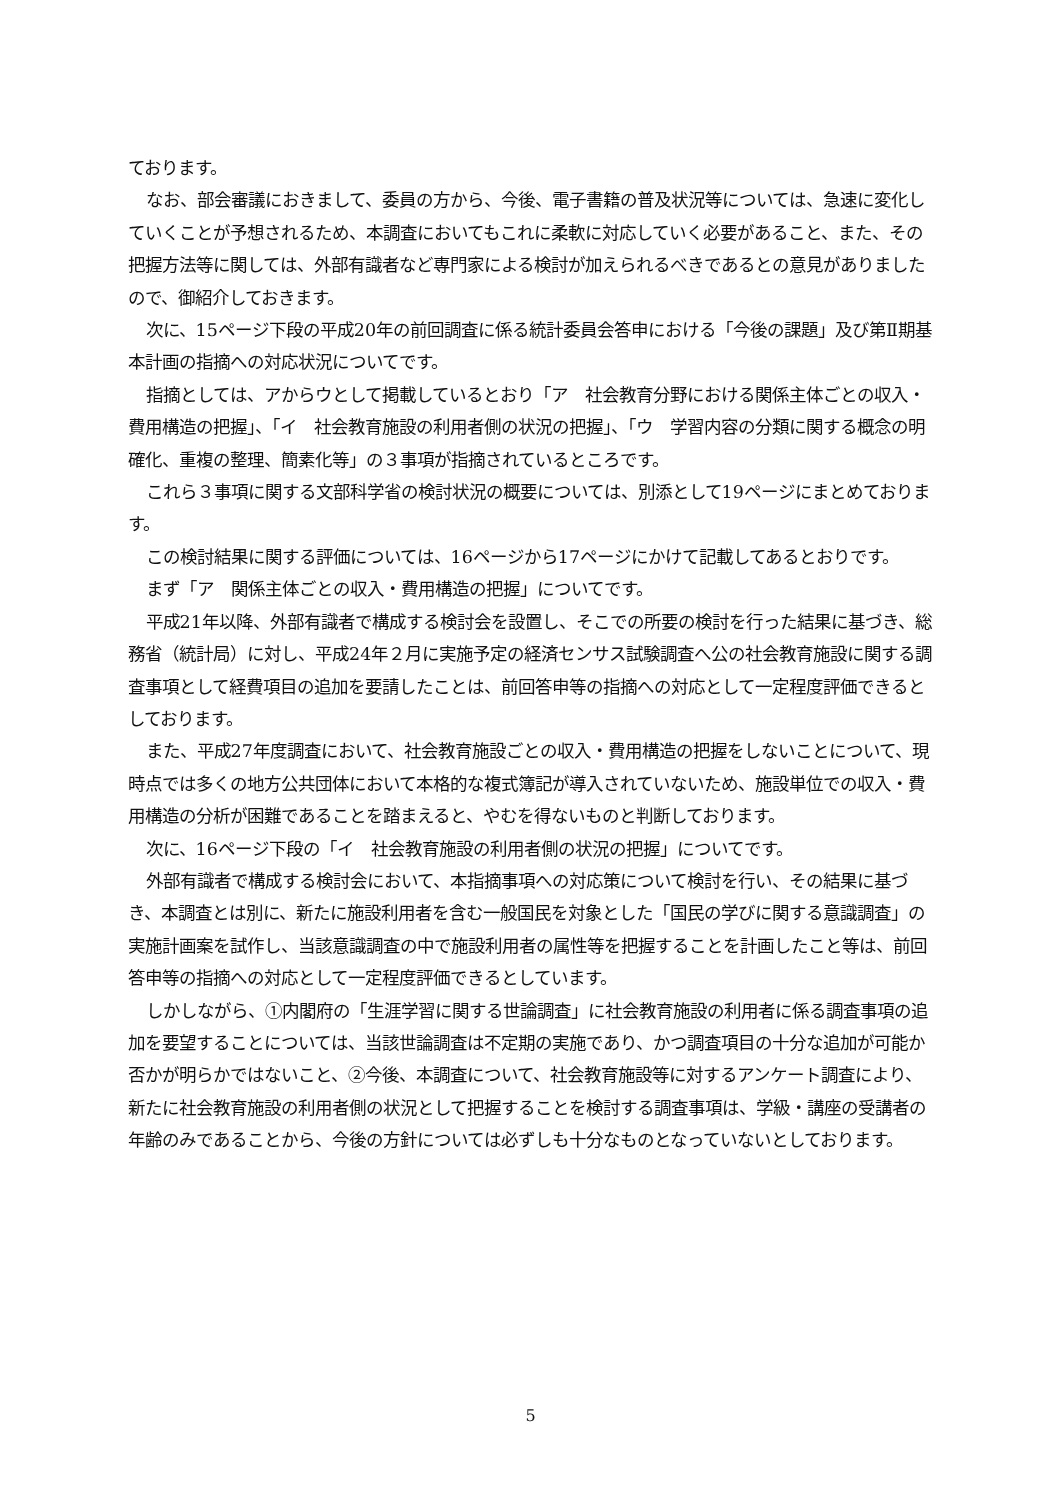ております。
なお、部会審議におきまして、委員の方から、今後、電子書籍の普及状況等については、急速に変化していくことが予想されるため、本調査においてもこれに柔軟に対応していく必要があること、また、その把握方法等に関しては、外部有識者など専門家による検討が加えられるべきであるとの意見がありましたので、御紹介しておきます。
次に、15ページ下段の平成20年の前回調査に係る統計委員会答申における「今後の課題」及び第Ⅱ期基本計画の指摘への対応状況についてです。
指摘としては、アからウとして掲載しているとおり「ア　社会教育分野における関係主体ごとの収入・費用構造の把握」、「イ　社会教育施設の利用者側の状況の把握」、「ウ　学習内容の分類に関する概念の明確化、重複の整理、簡素化等」の３事項が指摘されているところです。
これら３事項に関する文部科学省の検討状況の概要については、別添として19ページにまとめております。
この検討結果に関する評価については、16ページから17ページにかけて記載してあるとおりです。
まず「ア　関係主体ごとの収入・費用構造の把握」についてです。
平成21年以降、外部有識者で構成する検討会を設置し、そこでの所要の検討を行った結果に基づき、総務省（統計局）に対し、平成24年２月に実施予定の経済センサス試験調査へ公の社会教育施設に関する調査事項として経費項目の追加を要請したことは、前回答申等の指摘への対応として一定程度評価できるとしております。
また、平成27年度調査において、社会教育施設ごとの収入・費用構造の把握をしないことについて、現時点では多くの地方公共団体において本格的な複式簿記が導入されていないため、施設単位での収入・費用構造の分析が困難であることを踏まえると、やむを得ないものと判断しております。
次に、16ページ下段の「イ　社会教育施設の利用者側の状況の把握」についてです。
外部有識者で構成する検討会において、本指摘事項への対応策について検討を行い、その結果に基づき、本調査とは別に、新たに施設利用者を含む一般国民を対象とした「国民の学びに関する意識調査」の実施計画案を試作し、当該意識調査の中で施設利用者の属性等を把握することを計画したこと等は、前回答申等の指摘への対応として一定程度評価できるとしています。
しかしながら、①内閣府の「生涯学習に関する世論調査」に社会教育施設の利用者に係る調査事項の追加を要望することについては、当該世論調査は不定期の実施であり、かつ調査項目の十分な追加が可能か否かが明らかではないこと、②今後、本調査について、社会教育施設等に対するアンケート調査により、新たに社会教育施設の利用者側の状況として把握することを検討する調査事項は、学級・講座の受講者の年齢のみであることから、今後の方針については必ずしも十分なものとなっていないとしております。
5